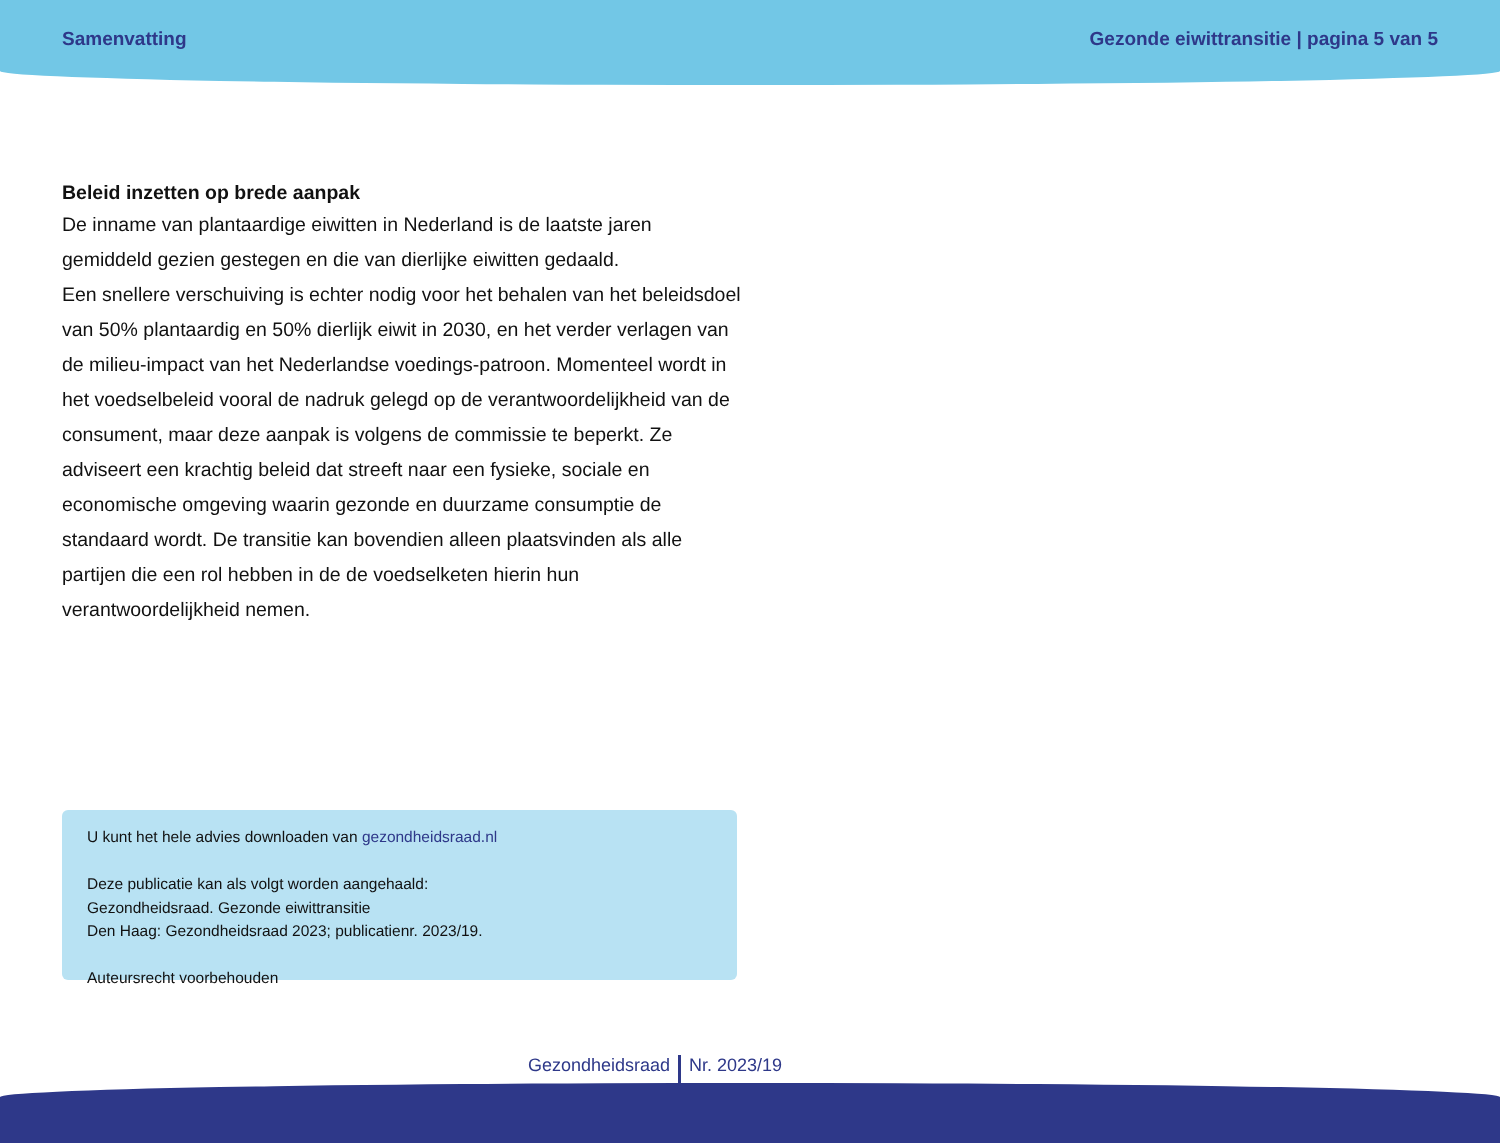Samenvatting Gezonde eiwittransitie | pagina 5 van 5
Beleid inzetten op brede aanpak
De inname van plantaardige eiwitten in Nederland is de laatste jaren gemiddeld gezien gestegen en die van dierlijke eiwitten gedaald.
Een snellere verschuiving is echter nodig voor het behalen van het beleidsdoel van 50% plantaardig en 50% dierlijk eiwit in 2030, en het verder verlagen van de milieu-impact van het Nederlandse voedings-patroon. Momenteel wordt in het voedselbeleid vooral de nadruk gelegd op de verantwoordelijkheid van de consument, maar deze aanpak is volgens de commissie te beperkt. Ze adviseert een krachtig beleid dat streeft naar een fysieke, sociale en economische omgeving waarin gezonde en duurzame consumptie de standaard wordt. De transitie kan bovendien alleen plaatsvinden als alle partijen die een rol hebben in de de voedselketen hierin hun verantwoordelijkheid nemen.
U kunt het hele advies downloaden van gezondheidsraad.nl
Deze publicatie kan als volgt worden aangehaald:
Gezondheidsraad. Gezonde eiwittransitie
Den Haag: Gezondheidsraad 2023; publicatienr. 2023/19.
Auteursrecht voorbehouden
Gezondheidsraad Nr. 2023/19